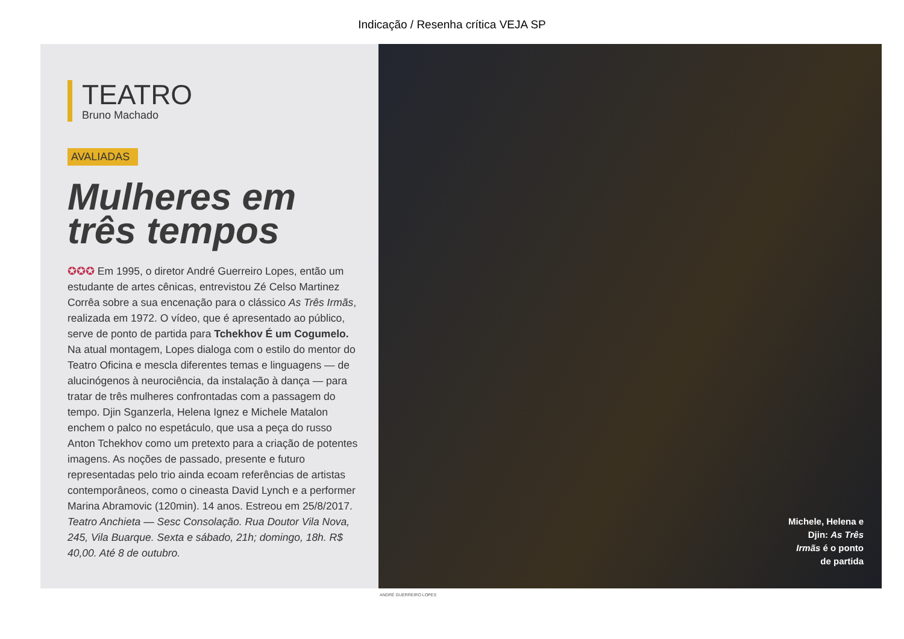Indicação / Resenha crítica VEJA SP
TEATRO
Bruno Machado
AVALIADAS
Mulheres em três tempos
✪✪✪ Em 1995, o diretor André Guerreiro Lopes, então um estudante de artes cênicas, entrevistou Zé Celso Martinez Corrêa sobre a sua encenação para o clássico As Três Irmãs, realizada em 1972. O vídeo, que é apresentado ao público, serve de ponto de partida para Tchekhov É um Cogumelo. Na atual montagem, Lopes dialoga com o estilo do mentor do Teatro Oficina e mescla diferentes temas e linguagens — de alucinógenos à neurociência, da instalação à dança — para tratar de três mulheres confrontadas com a passagem do tempo. Djin Sganzerla, Helena Ignez e Michele Matalon enchem o palco no espetáculo, que usa a peça do russo Anton Tchekhov como um pretexto para a criação de potentes imagens. As noções de passado, presente e futuro representadas pelo trio ainda ecoam referências de artistas contemporâneos, como o cineasta David Lynch e a performer Marina Abramovic (120min). 14 anos. Estreou em 25/8/2017. Teatro Anchieta — Sesc Consolação. Rua Doutor Vila Nova, 245, Vila Buarque. Sexta e sábado, 21h; domingo, 18h. R$ 40,00. Até 8 de outubro.
Michele, Helena e Djin: As Três Irmãs é o ponto de partida
ANDRÉ GUERREIRO LOPES